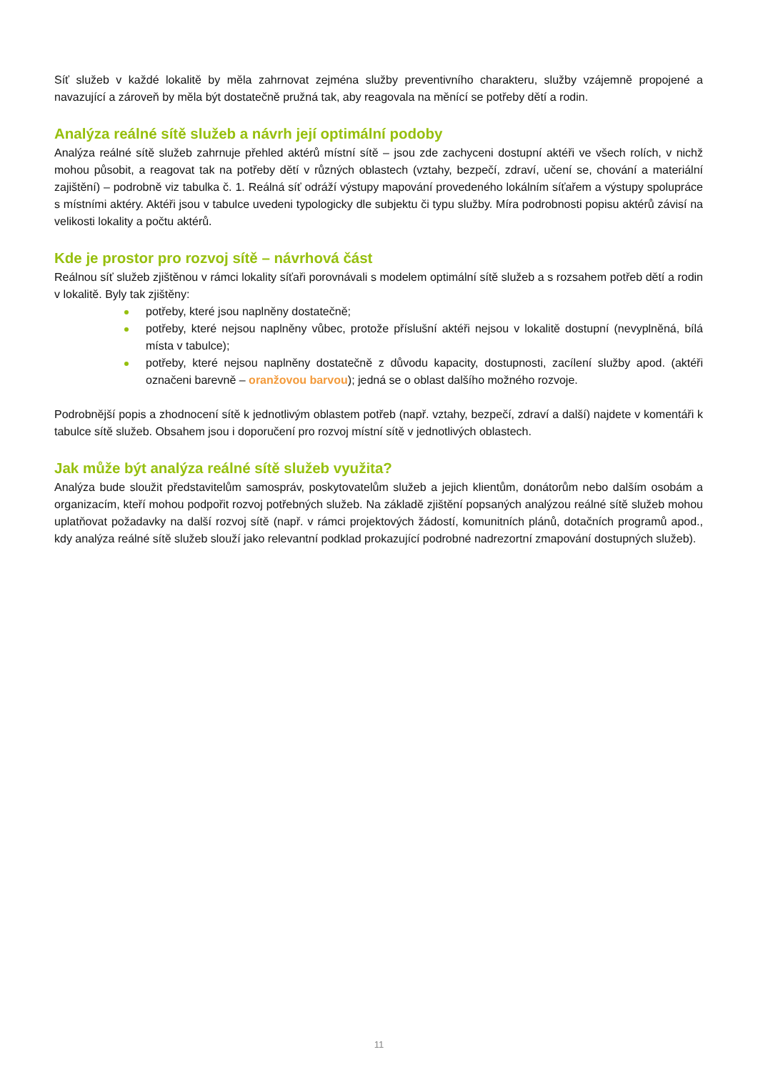Síť služeb v každé lokalitě by měla zahrnovat zejména služby preventivního charakteru, služby vzájemně propojené a navazující a zároveň by měla být dostatečně pružná tak, aby reagovala na měnící se potřeby dětí a rodin.
Analýza reálné sítě služeb a návrh její optimální podoby
Analýza reálné sítě služeb zahrnuje přehled aktérů místní sítě – jsou zde zachyceni dostupní aktéři ve všech rolích, v nichž mohou působit, a reagovat tak na potřeby dětí v různých oblastech (vztahy, bezpečí, zdraví, učení se, chování a materiální zajištění) – podrobně viz tabulka č. 1. Reálná síť odráží výstupy mapování provedeného lokálním síťařem a výstupy spolupráce s místními aktéry. Aktéři jsou v tabulce uvedeni typologicky dle subjektu či typu služby. Míra podrobnosti popisu aktérů závisí na velikosti lokality a počtu aktérů.
Kde je prostor pro rozvoj sítě – návrhová část
Reálnou síť služeb zjištěnou v rámci lokality síťaři porovnávali s modelem optimální sítě služeb a s rozsahem potřeb dětí a rodin v lokalitě. Byly tak zjištěny:
potřeby, které jsou naplněny dostatečně;
potřeby, které nejsou naplněny vůbec, protože příslušní aktéři nejsou v lokalitě dostupní (nevyplněná, bílá místa v tabulce);
potřeby, které nejsou naplněny dostatečně z důvodu kapacity, dostupnosti, zacílení služby apod. (aktéři označeni barevně – oranžovou barvou); jedná se o oblast dalšího možného rozvoje.
Podrobnější popis a zhodnocení sítě k jednotlivým oblastem potřeb (např. vztahy, bezpečí, zdraví a další) najdete v komentáři k tabulce sítě služeb. Obsahem jsou i doporučení pro rozvoj místní sítě v jednotlivých oblastech.
Jak může být analýza reálné sítě služeb využita?
Analýza bude sloužit představitelům samospráv, poskytovatelům služeb a jejich klientům, donátorům nebo dalším osobám a organizacím, kteří mohou podpořit rozvoj potřebných služeb. Na základě zjištění popsaných analýzou reálné sítě služeb mohou uplatňovat požadavky na další rozvoj sítě (např. v rámci projektových žádostí, komunitních plánů, dotačních programů apod., kdy analýza reálné sítě služeb slouží jako relevantní podklad prokazující podrobné nadrezortní zmapování dostupných služeb).
11